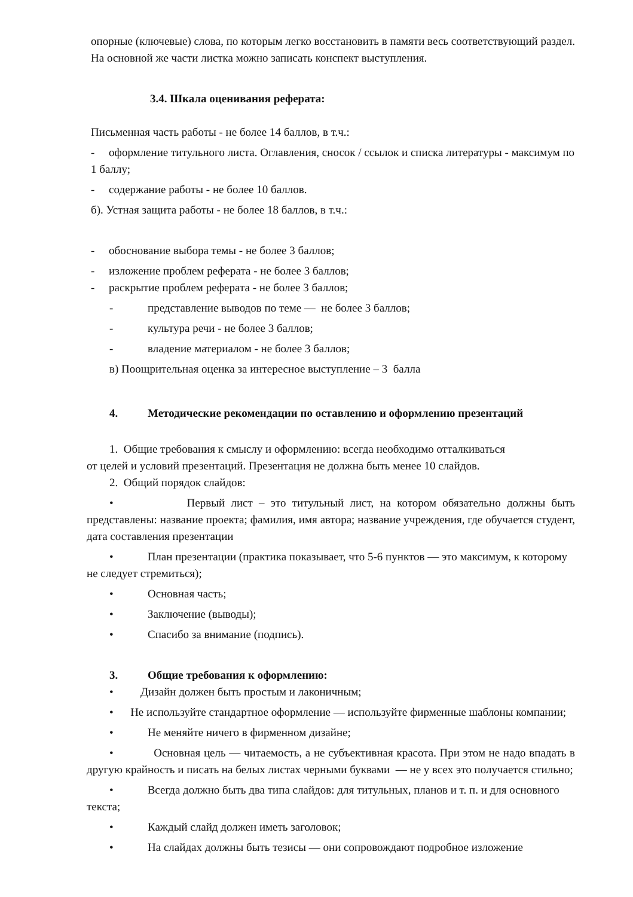опорные (ключевые) слова, по которым легко восстановить в памяти весь соответствующий раздел. На основной же части листка можно записать конспект выступления.
3.4. Шкала оценивания реферата:
Письменная часть работы - не более 14 баллов, в т.ч.:
- оформление титульного листа. Оглавления, сносок / ссылок и списка литературы - максимум по 1 баллу;
- содержание работы - не более 10 баллов.
б). Устная защита работы - не более 18 баллов, в т.ч.:
- обоснование выбора темы - не более 3 баллов;
- изложение проблем реферата - не более 3 баллов;
- раскрытие проблем реферата - не более 3 баллов;
- представление выводов по теме — не более 3 баллов;
- культура речи - не более 3 баллов;
- владение материалом - не более 3 баллов;
в) Поощрительная оценка за интересное выступление – 3 балла
4. Методические рекомендации по оставлению и оформлению презентаций
1. Общие требования к смыслу и оформлению: всегда необходимо отталкиваться
.
от целей и условий презентаций. Презентация не должна быть менее 10 слайдов.
2. Общий порядок слайдов:
• Первый лист – это титульный лист, на котором обязательно должны быть представлены: название проекта; фамилия, имя автора; название учреждения, где обучается студент, дата составления презентации
• План презентации (практика показывает, что 5-6 пунктов — это максимум, к которому не следует стремиться);
• Основная часть;
• Заключение (выводы);
• Спасибо за внимание (подпись).
3. Общие требования к оформлению:
• Дизайн должен быть простым и лаконичным;
• Не используйте стандартное оформление — используйте фирменные шаблоны компании;
• Не меняйте ничего в фирменном дизайне;
• Основная цель — читаемость, а не субъективная красота. При этом не надо впадать в другую крайность и писать на белых листах черными буквами — не у всех это получается стильно;
• Всегда должно быть два типа слайдов: для титульных, планов и т. п. и для основного текста;
• Каждый слайд должен иметь заголовок;
• На слайдах должны быть тезисы — они сопровождают подробное изложение